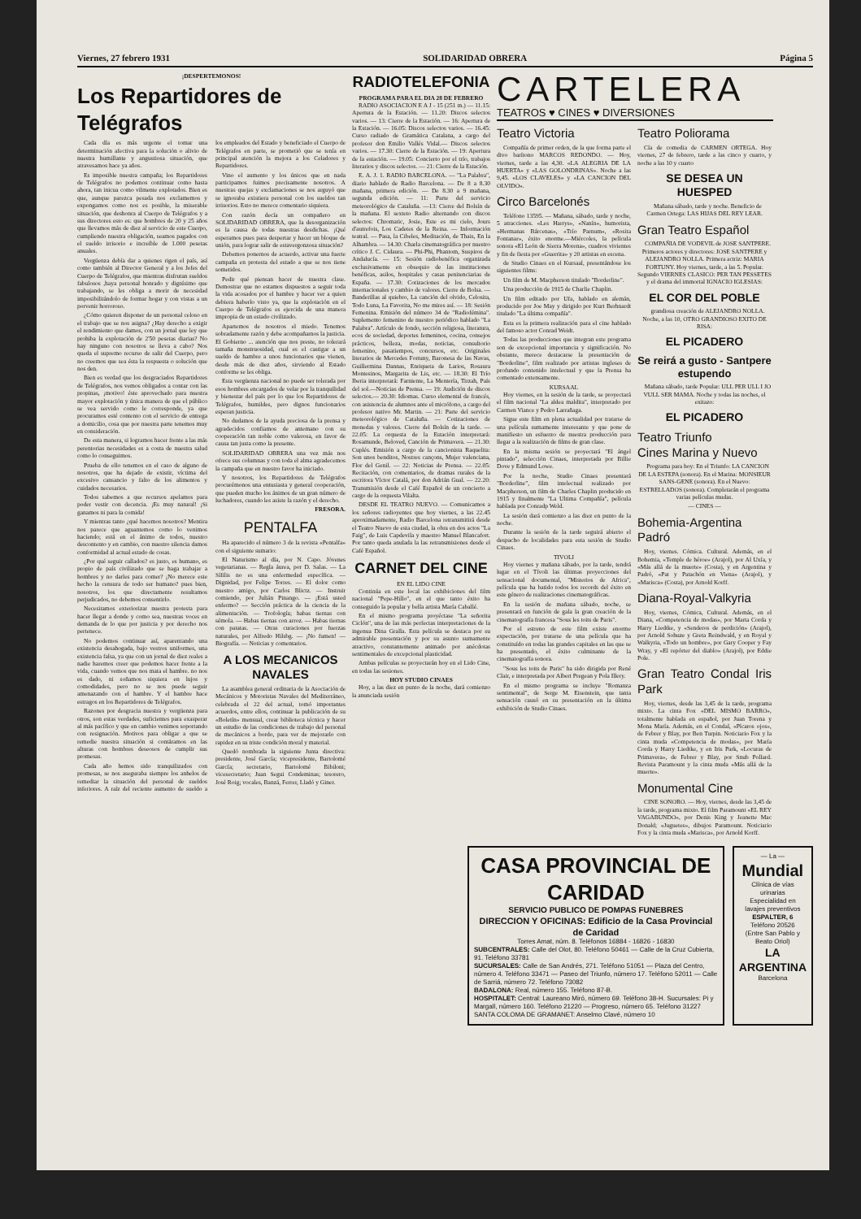Viernes, 27 febrero 1931 SOLIDARIDAD OBRERA Página 5
¡DESPERTEMONOS!
Los Repartidores de Telégrafos
Cada día es más urgente el tomar una determinación afectiva para la solución o alivio de nuestra humillante y angustiosa situación, que atravesamos hace ya años.
Es imposible nuestra campaña; los Repartidores de Telégrafos no podemos continuar como hasta ahora, tan inicua como vilmente explotados. Bien es que, aunque parezca pesada nos exclamemos y expongamos como nos es posible, la miserable situación, que deshonra al Cuerpo de Telégrafos y a sus directores esto es: que hombres de 20 y 25 años que llevamos más de diez al servicio de este Cuerpo, cumpliendo nuestra obligación, seamos pagados con el sueldo irrisorio e increíble de 1.000 pesetas anuales.
Vergüenza debía dar a quienes rigen el país, así como también al Director General y a los Jefes del Cuerpo de Telégrafos, que mientras disfrutan sueldos fabulosos ,haya personal honrado y dignísimo que trabajando, se les obliga a morir de necesidad imposibilitándolo de formar hogar y con vistas a un porvenir horroroso.
¿Cómo quieren disponer de un personal celoso en el trabajo que se nos asigna? ¿Hay derecho a exigir el rendimiento que damos, con un jornal que ley que prohiba la explotación de 2'50 pesetas diarias? No hay ninguno con nosotros se lleva a cabo? Nos queda el supremo recurso de salir del Cuerpo, pero no creemos que sea ésta la respuesta o solución que nos den.
Bien es verdad que los desgraciados Repartidores de Telégrafos, nos vemos obligados a contar con las propinas, ¡motivo! éste aprovechado para nuestra mayor explotación y única manera de que el público se vea servido como le corresponde, ya que procuramos esté contento con el servicio de entrega a domicilio, cosa que por nuestra parte tenemos muy en consideración.
De esta manera, si logramos hacer frente a las más perentorias necesidades es a costa de nuestra salud como lo conseguimos.
Prueba de ello tenemos en el caso de alguno de nosotros, que ha dejado de existir, víctima del excesivo cansancio y falto de los alimentos y cuidados necesarios.
Todos sabemos a que recursos apelamos para poder vestir con decencia. ¡Es muy natural! ¡Si ganamos ni para la comida!
Y mientras tanto ¿qué hacemos nosotros? Mentira nos parece que aguantemos como lo venimos haciendo; está en el ánimo de todos, nuestro descontento y en cambio, con nuestro silencia damos conformidad al actual estado de cosas.
¿Por qué seguir callados? es justo, es humano, es propio de país civilizado que se haga trabajar a hombres y no darles para comer? ¡No merece este hecho la censura de todo ser humano? pues bien, nosotros, los que directamente resultamos perjudicados, no debemos consentirlo.
Necesitamos exteriorizar nuestra protesta para hacer llegar a donde y como sea, nuestras voces en demanda de lo que por justicia y por derecho nos pertenece.
No podemos continuar así, aparentando una existencia desahogada, bajo vestros uniformes, una existencia falsa, ya que con un jornal de diez reales a nadie haremos creer que podemos hacer frente a la vida, cuando vemos que nos mata el hambre. no nos es dado, ni soñamos siquiera en lujos y comodidades, pero no se nos puede seguir amenazando con el hambre. Y el hambre hace estragos en los Repartidores de Telégrafos.
Razones por desgracia nuestra y vergüenza para otros, son estas verdades, suficientes para exasperar al más pacífico y que en cambio venimos soportando con resignación. Motivos para obligar a que se remedie nuestra situación si contáramos en las alturas con hombres deseosos de cumplir sus promesas.
Cada año hemos sido tranquilizados con promesas, se nos aseguraba siempre los anhelos de remediar la situación del personal de sueldos inferiores. A raíz del reciente aumento de sueldo a los empleados del Estado y beneficiado el Cuerpo de Telégrafos en parte, se prometió que se tenía en principal atención la mejora a los Celadores y Repartidores.
Vino el aumento y los únicos que en nada participamos fuimos precisamente nosotros. A nuestras quejas y exclamaciones se nos arguyó que se ignoraba existiera personal con los sueldos tan irrisorios. Esto no merece comentario siquiera.
Con razón decía un compañero en SOLIDARIDAD OBRERA, que la desorganización es la causa de todas nuestras desdichas. ¡Qué esperamos pues para despertar y hacer un bloque de unión, para lograr salir de estavergonzosa situación?
Debemos ponernos de acuerdo, activar una fuerte campaña en protesta del estado a que se nos tiene sometidos.
Pedir qué piensan hacer de nuestra clase. Demostrar que no estamos dispuestos a seguir toda la vida acosados por el hambre y hacer ver a quien debiera haberlo visto ya, que la explotación en el Cuerpo de Telégrafos es ejercida de una manera impropia de un estado civilizado.
Apartemos de nosotros el miedo. Tenemos sobradamente razón y debe acompañarnos la justicia. El Gobierno ... atención que nos preste, no tolerará tamaña monstruosidad, cual es el castigar a un sueldo de hambre a unos funcionarios que vienen, desde más de diez años, sirviendo al Estado conforme se les obliga.
Esta vergüenza nacional no puede ser tolerada por esos hombres encargados de velar por la tranquilidad y bienestar del país por lo que los Repartidores de Telégrafos, humildes, pero dignos funcionarios esperan justicia.
No dudamos de la ayuda preciosa de la prensa y agradecidos confiamos de antemano con su cooperación tan noble como valerosa, en favor de causa tan justa como la presente.
SOLIDARIDAD OBRERA una vez más nos ofrece sus columnas y con toda el alma agradecemos la campaña que en nuestro favor ha iniciado.
Y nosotros, los Repartidores de Telégrafos procurémonos una entusiasta y general cooperación, que pueden mucho los ánimos de un gran número de luchadores, cuando les asiste la razón y el derecho.
FRESORA.
PENTALFA
Ha aparecido el número 3 de la revista «Pentalfa» con el siguiente sumario:
El Naturismo al día, por N. Capo. Jóvenes vegetarianas. — Regla áurea, por D. Salas. — La Sífilis no es una enfermedad específica. — Dignidad, por Felipe Torres. — El dolor como nuestro amigo, por Carlos Blictz. — Instruir comiendo, por Julián Pinango. — ¡Está usted enfermo? — Sección práctica de la ciencia de la alimentación. — Trofología; habas tiernas con sémola. — Habas tiernas con arroz. — Habas tiernas con patatas. — Otras curaciones por fuerzas naturales, por Alfredo Hilsbg. — ¡No fumen! — Biografía. — Noticias y comentarios.
A LOS MECANICOS NAVALES
La asamblea general ordinaria de la Asociación de Mecánicos y Motoristas Navales del Mediterráneo, celebrada el 22 del actual, tomó importantes acuerdos, entre ellos, continuar la publicación de su «Boletín» mensual, crear biblioteca técnica y hacer un estudio de las condiciones de trabajo del personal de mecánicos a bordo, para ver de mejorarlo con rapidez en su triste condición moral y material.
Quedó nombrada la siguiente Junta directiva: presidente, José García; vicepresidente, Bartolomé García; secretario, Bartolomé Bibiloni; vicesecretario; Juan Segui Condeminas; tesorero, José Roig; vocales, Banzá, Ferrer, Lladó y Giner.
RADIOTELEFONIA
PROGRAMA PARA EL DIA 28 DE FEBRERO
RADIO ASOCIACION E A J - 15 (251 m.) — 11.15: Apertura de la Estación. — 11.20: Discos selectos varios. — 13: Cierre de la Estación. — 16: Apertura de la Estación. — 16.05: Discos selectos varios. — 16.45: Curso radiado de Gramática Catalana, a cargo del profesor don Emilio Vallés Vidal.— Discos selectos varios. — 17.30: Cierre de la Estación. — 19: Apertura de la estación. — 19.05: Concierto por el trío, trabajos literarios y discos selectos. — 21: Cierre de la Estación.
E. A. J. 1. RADIO BARCELONA. — "La Palabra", diario hablado de Radio Barcelona. — De 8 a 8.30 mañana, primera edición. — De 8.30 a 9 mañana, segunda edición. — 11: Parte del servicio meteorológico de Cataluña. —13: Cierre del Bolsín de la mañana. El sexteto Radio alternando con discos selectos: Chromatic, Josie, Este es mi cielo, Jours d'autrefois, Los Cadetes de la Reina. — Información teatral. — Pasa, la Cibeles, Meditación, de Thais, En la Alhambra. — 14.30: Charla cinematográfica por nuestro crítico J. C. Cidaura. — Phi-Phi, Phantom, Suspiros de Andalucía. — 15: Sesión radiobenéfica organizada exclusivamente en obsequio de las instituciones benéficas, asilos, hospitales y casas penitenciarias de España. — 17.30: Cotizaciones de los mercados internacionales y cambio de valores. Cierre de Bolsa. — Banderillas al quiebro, La canción del olvido, Celosita, Todo Luna, La Favorita, No me mires así. — 18: Sesión Femenina. Emisión del número 34 de "Radiofémina". Suplemento femenino de nuestro periódico hablado "La Palabra". Artículo de fondo, sección religiosa, literatura, ecos de sociedad, deportes femeninos, cocina, consejos prácticos, belleza, modas, noticias, consultorio femenino, pasatiempos, concursos, etc. Originales literarios de Mercedes Fortuny, Baronesa de las Navas, Guillermina Dannas, Enriqueta de Larios, Rosaura Montesinos, Margarita de Lis, etc. — 18.30: El Trío Iberia interpretará: Farniente, La Mentería, Tirzah, País del sol.—Noticias de Prensa. — 19: Audición de discos selectos.— 20.30: Idiomas. Curso elemental de francés, con asistencia de alumnos ante el micrófono, a cargo del profesor nativo Mr. Martin. — 21: Parte del servicio meteorológico de Cataluña. — Cotizaciones de monedas y valores. Cierre del Bolsín de la tarde. — 22.05: La orquesta de la Estación interpretará: Rosamunde, Beloved, Canción de Primavera. — 21.30: Cuplés. Emisión a cargo de la cancionista Raquelita: Son unos benditos, Nostres cançons, Mujer valenciana, Flor del Genil. — 22: Noticias de Prensa. — 22.05: Recitación, con comentarios, de dramas rurales de la escritora Víctor Catalá, por don Adrián Gual. — 22.20: Transmisión desde el Café Español de un concierto a cargo de la orquesta Vilalta.
DESDE EL TEATRO NUEVO. — Comunicamos a los señores radioyentes que hoy viernes, a las 22.45 aproximadamente, Radio Barcelona retransmitirá desde el Teatro Nuevo de esta ciudad, la obra en dos actos "La Faig", de Luis Capdevila y maestro Manuel Blancafort. Por tanto queda anulada la las retransmisiones desde el Café Español.
CARNET DEL CINE
EN EL LIDO CINE
Continúa en este local las exhibiciones del film nacional "Pepe-Hillo", en el que tanto éxito ha conseguido la popular y bella artista María Caballé.
En el mismo programa proyéctase "La señorita Ciclón", una de las más perfectas interpretaciones de la ingenua Dina Gralla. Esta película se destaca por su admirable presentación y por su asunto sumamente atractivo, constantemente animado por anécdotas sentimentales de excepcional plasticidad.
Ambas películas se proyectarán hoy en el Lido Cine, en todas las sesiones.
HOY STUDIO CINAES
Hoy, a las diez en punto de la noche, dará comienzo la anunciada sesión
CARTELERA
TEATROS ♥ CINES ♥ DIVERSIONES
Teatro Victoria
Compañía de primer orden, de la que forma parte el divo barítono MARCOS REDONDO. — Hoy, viernes, tarde a las 4,30. «LA ALEGRIA DE LA HUERTA» y «LAS GOLONDRINAS». Noche a las 9,45. «LOS CLAVELES» y «LA CANCION DEL OLVIDO».
Circo Barcelonés
Teléfono 13595. — Mañana, sábado, tarde y noche, 5 atracciones. «Les Harrys», «Nanín», humorista, «Hermanas Bárcenas», «Trío Parnum», «Rosita Fontanar», éxito enorme.—Miércoles, la película sonora «El León de Sierra Morena», cuadros vivientes y fin de fiesta por «Guerrita» y 20 artistas en escena.
de Studio Cinaes en el Kursaal, presentándose los siguientes films:
Un film de M. Macpherson titulado "Borderline".
Una producción de 1915 de Charlie Chaplin.
Un film editado por Ufa, hablado en alemán, producido por Joe May y dirigido por Kurt Berhnardt titulado "La última compañía".
Esta es la primera realización para el cine hablado del famoso actor Conrad Weidt.
Todas las producciones que integran este programa son de excepcional importancia y significación. No obstante, merece destacarse la presentación de "Borderline", film realizado por artistas ingleses de profundo contenido intelectual y que la Prensa ha comentado extensamente.
KURSAAL
Hoy viernes, en la sesión de la tarde, se proyectará el film nacional "La aldea maldita", interpretado por Carmen Viance y Pedro Larrañaga.
Sigue este film en plena actualidad por tratarse de una película sumamente interesante y que pone de manifiesto un esfuerzo de nuestra producción para llegar a la realización de films de gran clase.
En la misma sesión se proyectará "El ángel pintado", selección Cinaes, interpretada por Billie Dove y Edmund Lowe.
Por la noche, Studio Cinaes presentará "Borderline", film intelectual realizado por Macpherson, un film de Charles Chaplin producido en 1915 y finalmente "La Ultima Compañía", película hablada por Conradp Weld.
La sesión dará comienzo a las diez en punto de la noche.
Durante la sesión de la tarde seguirá abierto el despacho de localidades para esta sesión de Studio Cinaes.
TIVOLI
Hoy viernes y mañana sábado, por la tarde, tendrá lugar en el Tívoli las últimas proyecciones del sensacional documental, "Misterios de Africa", película que ha batido todos los records del éxito en este género de realizaciones cinematográficas.
En la sesión de mañana sábado, noche, se presentará en función de gala la gran creación de la cinematografía francesa "Sous les toits de Paris".
Por el estreno de este film existe enorme expectación, por tratarse de una película que ha constituído en todas las grandes capitales en las que se ha presentado, el éxito culminante de la cinematografía sonora.
"Sous les toits de Paris" ha sido dirigida por René Clair, e interpretada por Albert Pregean y Pola Illery.
En el mismo programa se incluye "Romanza sentimental", de Serge M. Eisenstein, que tanta sensación causó en su presentación en la última exhibición de Studio Cinaes.
Teatro Poliorama
Cía de comedia de CARMEN ORTEGA. Hoy viernes, 27 de febrero, tarde a las cinco y cuarto, y noche a las 10 y cuarto
SE DESEA UN HUESPED
Mañana sábado, tarde y noche. Beneficio de Carmen Ortega: LAS HIJAS DEL REY LEAR.
Gran Teatro Español
COMPAÑIA DE VODEVIL de JOSE SANTPERE. Primeros actores y directores: JOSE SANTPERE y ALEJANDRO NOLLA. Primera actriz: MARIA FORTUNY. Hoy viernes, tarde, a las 5. Popular. Segundo VIERNES CLASICO: PER TAN PESSETES y el drama del immortal IGNACIO IGLESIAS:
EL COR DEL POBLE
grandiosa creación de ALEJANDRO NOLLA. Noche, a las 10, OTRO GRANDIOSO EXITO DE RISA:
EL PICADERO
Se reirá a gusto - Santpere estupendo
Mañana sábado, tarde Popular: ULL PER ULL I JO VULL SER MAMA. Noche y todas las noches, el exitazo:
EL PICADERO
Teatro Triunfo
Cines Marina y Nuevo
Programa para hoy: En el Triunfo: LA CANCION DE LA ESTEPA (sonora). En el Marina: MONSIEUR SANS-GENE (sonora). En el Nuevo: ESTRELLADOS (sonora). Completarán el programa varias películas mudas.
— CINES —
Bohemia-Argentina Padró
Hoy, viernes. Cómica. Cultural. Además, en el Bohemia, «Temple de héroe» (Arajol), por Al Uxía, y «Más allá de la muerte» (Costa), y en Argentina y Padró, «Pat y Patachón en Viena» (Arajol), y «Marisca» (Costa), por Arnold Korff.
Diana-Royal-Valkyria
Hoy, viernes, Cómica, Cultural. Además, en el Diana, «Competencia de modas», por Marta Corda y Harry Liedtke, y «Senderos de perdición» (Arajol), por Arnold Sohuze y Greta Reindwald, y en Royal y Walkyria, «Todo un hombre», por Gary Cooper y Fay Wray, y «El repórter del diablo» (Arajol), por Eddie Pole.
Gran Teatro Condal Iris Park
Hoy, viernes, desde las 3,45 de la tarde, programa mixto. La cinta Fox «DEL MISMO BARRO», totalmente hablada en español, por Juan Torena y Mona María. Además, en el Condal, «Pícaros ojos», de Febrer y Blay, por Ben Turpin. Noticiario Fox y la cinta muda «Competencia de modas», por María Corda y Harry Liedtke, y en Iris Park, «Locuras de Primavera», de Febrer y Blay, por Snub Pollard. Revista Paramount y la cinta muda «Más allá de la muerte».
Monumental Cine
CINE SONORO. — Hoy, viernes, desde las 3,45 de la tarde, programa mixto. El film Paramount «EL REY VAGABUNDO», por Denis King y Jeanette Mac Donald; «Juguetes», dibujos Paramount. Noticiario Fox y la cinta muda «Marisca», por Arnold Korff.
CASA PROVINCIAL DE CARIDAD
SERVICIO PUBLICO DE POMPAS FUNEBRES
DIRECCION Y OFICINAS: Edificio de la Casa Provincial de Caridad
Torres Amat, núm. 8. Teléfonos 16884 - 16826 - 16830
SUBCENTRALES: Calle del Olot, 80. Teléfono 50461 — Calle de la Cruz Cubierta, 91. Teléfono 33781
SUCURSALES: Calle de San Andrés, 271. Teléfono 51051 — Plaza del Centro, número 4. Teléfono 33471 — Paseo del Triunfo, número 17. Teléfono 52011 — Calle de Sarriá, número 72. Teléfono 73082
BADALONA: Real, número 155. Teléfono 87-B.
HOSPITALET: Central: Laureano Miró, número 69. Teléfono 38-H. Sucursales: Pi y Margall, número 160. Teléfono 21220 — Progreso, número 65. Teléfono 31227
SANTA COLOMA DE GRAMANET: Anselmo Clavé, número 10
— La —
Mundial
Clínica de vías urinarias
Especialidad en lavajes preventivos
ESPALTER, 6
Teléfono 20526
(Entre San Pablo y Beato Oriol)
LA ARGENTINA
Barcelona